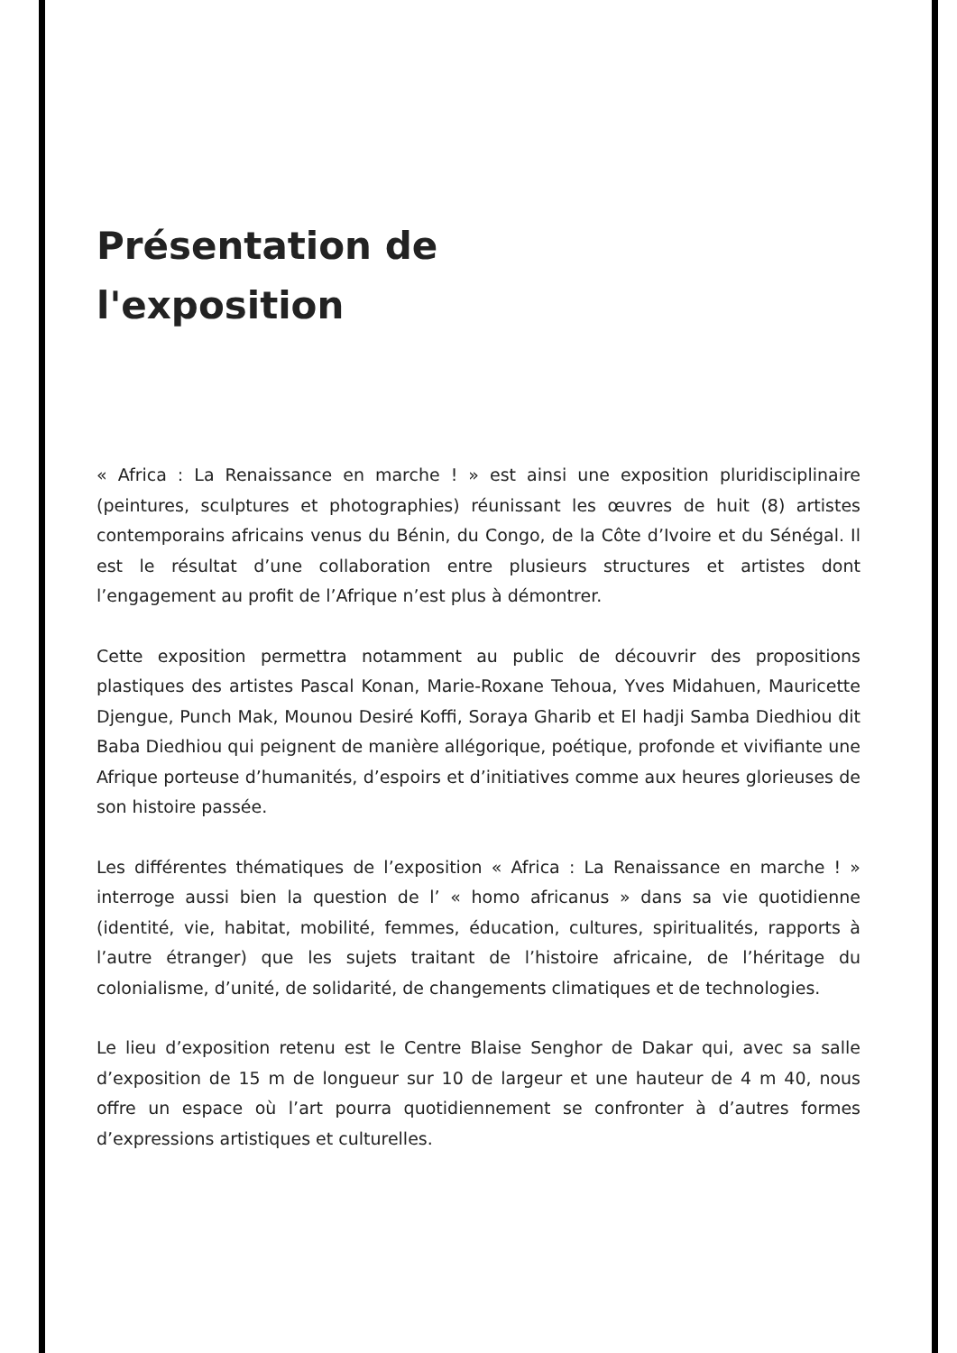Présentation de
l'exposition
« Africa : La Renaissance en marche ! » est ainsi une exposition pluridisciplinaire (peintures, sculptures et photographies) réunissant les œuvres de huit (8) artistes contemporains africains venus du Bénin, du Congo, de la Côte d’Ivoire et du Sénégal. Il est le résultat d’une collaboration entre plusieurs structures et artistes dont l’engagement au profit de l’Afrique n’est plus à démontrer.
Cette exposition permettra notamment au public de découvrir des propositions plastiques des artistes Pascal Konan, Marie-Roxane Tehoua, Yves Midahuen, Mauricette Djengue, Punch Mak, Mounou Desiré Koffi, Soraya Gharib et El hadji Samba Diedhiou dit Baba Diedhiou qui peignent de manière allégorique, poétique, profonde et vivifiante une Afrique porteuse d’humanités, d’espoirs et d’initiatives comme aux heures glorieuses de son histoire passée.
Les différentes thématiques de l’exposition « Africa : La Renaissance en marche ! » interroge aussi bien la question de l’ « homo africanus » dans sa vie quotidienne (identité, vie, habitat, mobilité, femmes, éducation, cultures, spiritualités, rapports à l’autre étranger) que les sujets traitant de l’histoire africaine, de l’héritage du colonialisme, d’unité, de solidarité, de changements climatiques et de technologies.
Le lieu d’exposition retenu est le Centre Blaise Senghor de Dakar qui, avec sa salle d’exposition de 15 m de longueur sur 10 de largeur et une hauteur de 4 m 40, nous offre un espace où l’art pourra quotidiennement se confronter à d’autres formes d’expressions artistiques et culturelles.